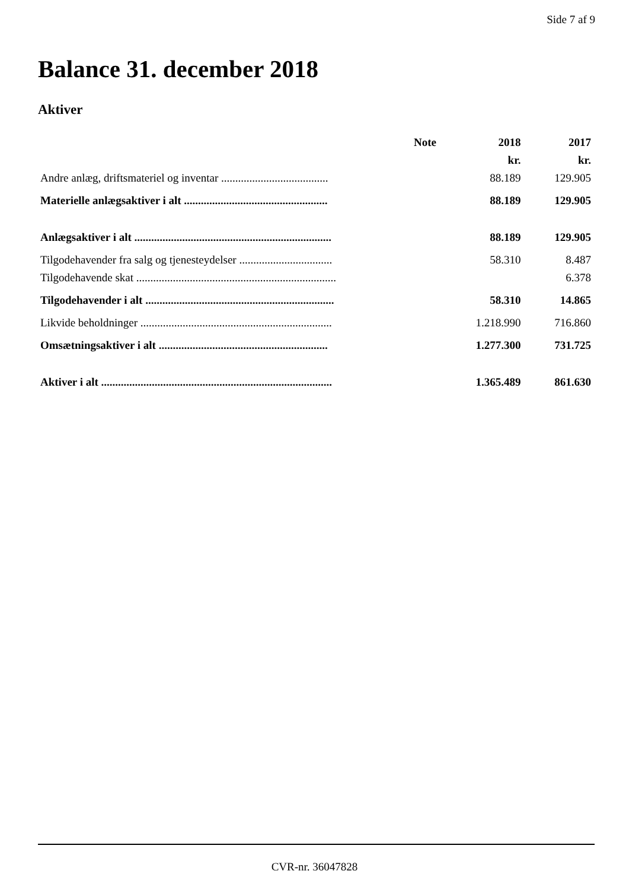Side 7 af 9
Balance 31. december 2018
Aktiver
| | Note | 2018 | 2017 |
| --- | --- | --- | --- |
| | | kr. | kr. |
| Andre anlæg, driftsmateriel og inventar ...................................... | | 88.189 | 129.905 |
| Materielle anlægsaktiver i alt ................................................... | | 88.189 | 129.905 |
| Anlægsaktiver i alt ...................................................................... | | 88.189 | 129.905 |
| Tilgodehavender fra salg og tjenesteydelser ................................. | | 58.310 | 8.487 |
| Tilgodehavende skat ....................................................................... | | | 6.378 |
| Tilgodehavender i alt ................................................................... | | 58.310 | 14.865 |
| Likvide beholdninger .................................................................... | | 1.218.990 | 716.860 |
| Omsætningsaktiver i alt ............................................................ | | 1.277.300 | 731.725 |
| Aktiver i alt .................................................................................. | | 1.365.489 | 861.630 |
CVR-nr. 36047828